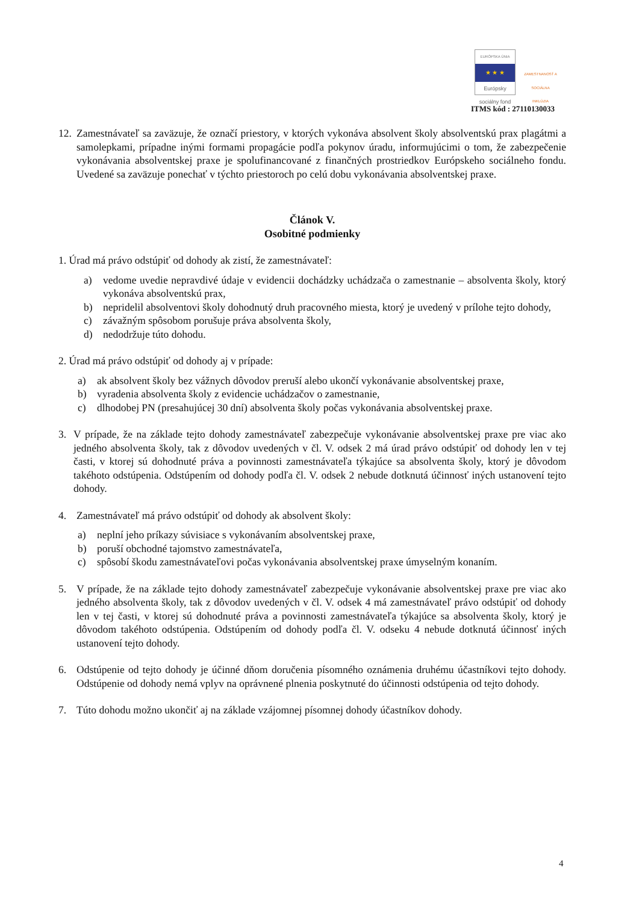EURÓPSKA ÚNIA
★ ★ ★
Európsky sociálny fond
ZAMESTNANOSŤ A SOCIÁLNA INKLÚZIA
ITMS kód : 27110130033
12.
Zamestnávateľ sa zaväzuje, že označí priestory, v ktorých vykonáva absolvent školy absolventskú prax plagátmi a samolepkami, prípadne inými formami propagácie podľa pokynov úradu, informujúcimi o tom, že zabezpečenie vykonávania absolventskej praxe je spolufinancované z finančných prostriedkov Európskeho sociálneho fondu. Uvedené sa zaväzuje ponechať v týchto priestoroch po celú dobu vykonávania absolventskej praxe.
Článok V.
Osobitné podmienky
1. Úrad má právo odstúpiť od dohody ak zistí, že zamestnávateľ:
a) vedome uvedie nepravdivé údaje v evidencii dochádzky uchádzača o zamestnanie – absolventa školy, ktorý vykonáva absolventskú prax,
b) nepridelil absolventovi školy dohodnutý druh pracovného miesta, ktorý je uvedený v prílohe tejto dohody,
c) závažným spôsobom porušuje práva absolventa školy,
d) nedodržuje túto dohodu.
2. Úrad má právo odstúpiť od dohody aj v prípade:
a) ak absolvent školy bez vážnych dôvodov preruší alebo ukončí vykonávanie absolventskej praxe,
b) vyradenia absolventa školy z evidencie uchádzačov o zamestnanie,
c) dlhodobej PN (presahujúcej 30 dní) absolventa školy počas vykonávania absolventskej praxe.
3. V prípade, že na základe tejto dohody zamestnávateľ zabezpečuje vykonávanie absolventskej praxe pre viac ako jedného absolventa školy, tak z dôvodov uvedených v čl. V. odsek 2 má úrad právo odstúpiť od dohody len v tej časti, v ktorej sú dohodnuté práva a povinnosti zamestnávateľa týkajúce sa absolventa školy, ktorý je dôvodom takéhoto odstúpenia. Odstúpením od dohody podľa čl. V. odsek 2 nebude dotknutá účinnosť iných ustanovení tejto dohody.
4. Zamestnávateľ má právo odstúpiť od dohody ak absolvent školy:
a) neplní jeho príkazy súvisiace s vykonávaním absolventskej praxe,
b) poruší obchodné tajomstvo zamestnávateľa,
c) spôsobí škodu zamestnávateľovi počas vykonávania absolventskej praxe úmyselným konaním.
5. V prípade, že na základe tejto dohody zamestnávateľ zabezpečuje vykonávanie absolventskej praxe pre viac ako jedného absolventa školy, tak z dôvodov uvedených v čl. V. odsek 4 má zamestnávateľ právo odstúpiť od dohody len v tej časti, v ktorej sú dohodnuté práva a povinnosti zamestnávateľa týkajúce sa absolventa školy, ktorý je dôvodom takéhoto odstúpenia. Odstúpením od dohody podľa čl. V. odseku 4 nebude dotknutá účinnosť iných ustanovení tejto dohody.
6. Odstúpenie od tejto dohody je účinné dňom doručenia písomného oznámenia druhému účastníkovi tejto dohody. Odstúpenie od dohody nemá vplyv na oprávnené plnenia poskytnuté do účinnosti odstúpenia od tejto dohody.
7. Túto dohodu možno ukončiť aj na základe vzájomnej písomnej dohody účastníkov dohody.
4